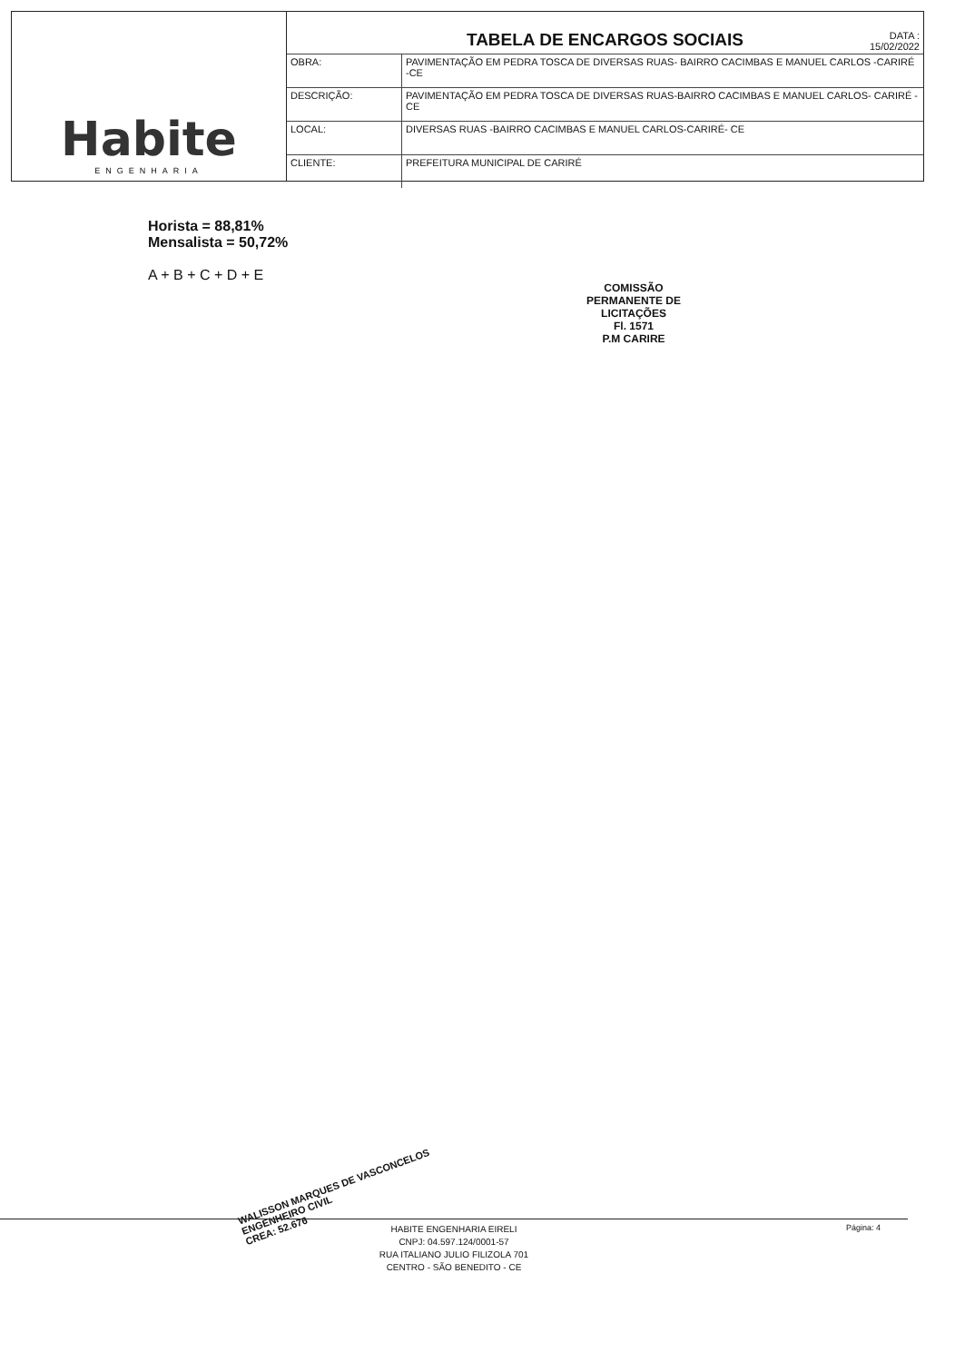Habite
ENGENHARIA
TABELA DE ENCARGOS SOCIAIS DATA :
15/02/2022
| OBRA: | PAVIMENTAÇÃO EM PEDRA TOSCA DE DIVERSAS RUAS- BAIRRO CACIMBAS E MANUEL CARLOS -CARIRÉ -CE |
| DESCRIÇÃO: | PAVIMENTAÇÃO EM PEDRA TOSCA DE DIVERSAS RUAS-BAIRRO CACIMBAS E MANUEL CARLOS- CARIRÉ -CE |
| LOCAL: | DIVERSAS RUAS -BAIRRO CACIMBAS E MANUEL CARLOS-CARIRÉ- CE |
| CLIENTE: | PREFEITURA MUNICIPAL DE CARIRÉ |
Horista = 88,81%
Mensalista = 50,72%
A + B + C + D + E
COMISSÃO PERMANENTE DE LICITAÇÕES
Fl. 1571
P.M CARIRE
WALISSON MARQUES DE VASCONCELOS
ENGENHEIRO CIVIL
CREA: 52.676
Página: 4
HABITE ENGENHARIA EIRELI
CNPJ: 04.597.124/0001-57
RUA ITALIANO JULIO FILIZOLA 701
CENTRO - SÃO BENEDITO - CE